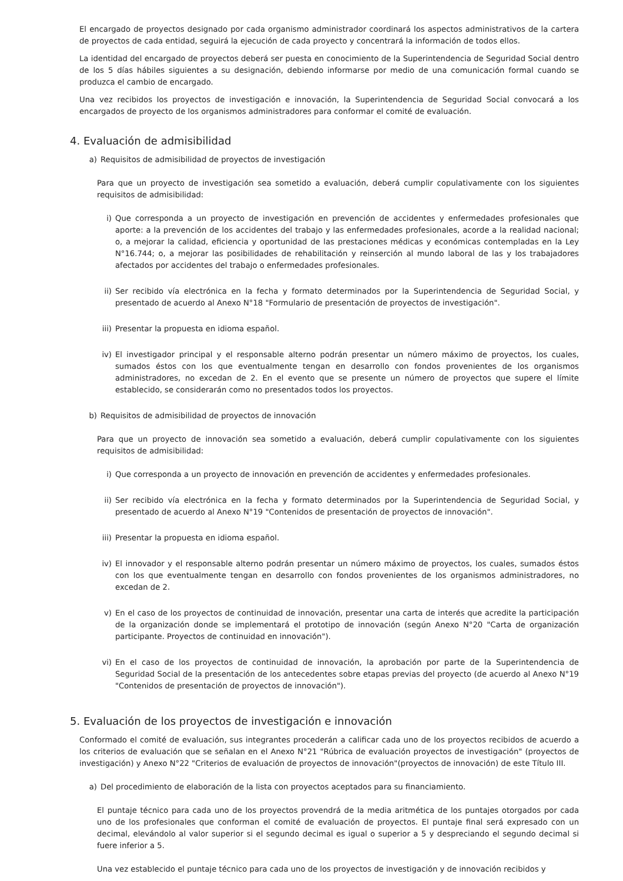El encargado de proyectos designado por cada organismo administrador coordinará los aspectos administrativos de la cartera de proyectos de cada entidad, seguirá la ejecución de cada proyecto y concentrará la información de todos ellos.
La identidad del encargado de proyectos deberá ser puesta en conocimiento de la Superintendencia de Seguridad Social dentro de los 5 días hábiles siguientes a su designación, debiendo informarse por medio de una comunicación formal cuando se produzca el cambio de encargado.
Una vez recibidos los proyectos de investigación e innovación, la Superintendencia de Seguridad Social convocará a los encargados de proyecto de los organismos administradores para conformar el comité de evaluación.
4. Evaluación de admisibilidad
a) Requisitos de admisibilidad de proyectos de investigación
Para que un proyecto de investigación sea sometido a evaluación, deberá cumplir copulativamente con los siguientes requisitos de admisibilidad:
i) Que corresponda a un proyecto de investigación en prevención de accidentes y enfermedades profesionales que aporte: a la prevención de los accidentes del trabajo y las enfermedades profesionales, acorde a la realidad nacional; o, a mejorar la calidad, eficiencia y oportunidad de las prestaciones médicas y económicas contempladas en la Ley N°16.744; o, a mejorar las posibilidades de rehabilitación y reinserción al mundo laboral de las y los trabajadores afectados por accidentes del trabajo o enfermedades profesionales.
ii) Ser recibido vía electrónica en la fecha y formato determinados por la Superintendencia de Seguridad Social, y presentado de acuerdo al Anexo N°18 "Formulario de presentación de proyectos de investigación".
iii) Presentar la propuesta en idioma español.
iv) El investigador principal y el responsable alterno podrán presentar un número máximo de proyectos, los cuales, sumados éstos con los que eventualmente tengan en desarrollo con fondos provenientes de los organismos administradores, no excedan de 2. En el evento que se presente un número de proyectos que supere el límite establecido, se considerarán como no presentados todos los proyectos.
b) Requisitos de admisibilidad de proyectos de innovación
Para que un proyecto de innovación sea sometido a evaluación, deberá cumplir copulativamente con los siguientes requisitos de admisibilidad:
i) Que corresponda a un proyecto de innovación en prevención de accidentes y enfermedades profesionales.
ii) Ser recibido vía electrónica en la fecha y formato determinados por la Superintendencia de Seguridad Social, y presentado de acuerdo al Anexo N°19 "Contenidos de presentación de proyectos de innovación".
iii) Presentar la propuesta en idioma español.
iv) El innovador y el responsable alterno podrán presentar un número máximo de proyectos, los cuales, sumados éstos con los que eventualmente tengan en desarrollo con fondos provenientes de los organismos administradores, no excedan de 2.
v) En el caso de los proyectos de continuidad de innovación, presentar una carta de interés que acredite la participación de la organización donde se implementará el prototipo de innovación (según Anexo N°20 "Carta de organización participante. Proyectos de continuidad en innovación").
vi) En el caso de los proyectos de continuidad de innovación, la aprobación por parte de la Superintendencia de Seguridad Social de la presentación de los antecedentes sobre etapas previas del proyecto (de acuerdo al Anexo N°19 "Contenidos de presentación de proyectos de innovación").
5. Evaluación de los proyectos de investigación e innovación
Conformado el comité de evaluación, sus integrantes procederán a calificar cada uno de los proyectos recibidos de acuerdo a los criterios de evaluación que se señalan en el Anexo N°21 "Rúbrica de evaluación proyectos de investigación" (proyectos de investigación) y Anexo N°22 "Criterios de evaluación de proyectos de innovación"(proyectos de innovación) de este Título III.
a) Del procedimiento de elaboración de la lista con proyectos aceptados para su financiamiento.
El puntaje técnico para cada uno de los proyectos provendrá de la media aritmética de los puntajes otorgados por cada uno de los profesionales que conforman el comité de evaluación de proyectos. El puntaje final será expresado con un decimal, elevándolo al valor superior si el segundo decimal es igual o superior a 5 y despreciando el segundo decimal si fuere inferior a 5.
Una vez establecido el puntaje técnico para cada uno de los proyectos de investigación y de innovación recibidos y